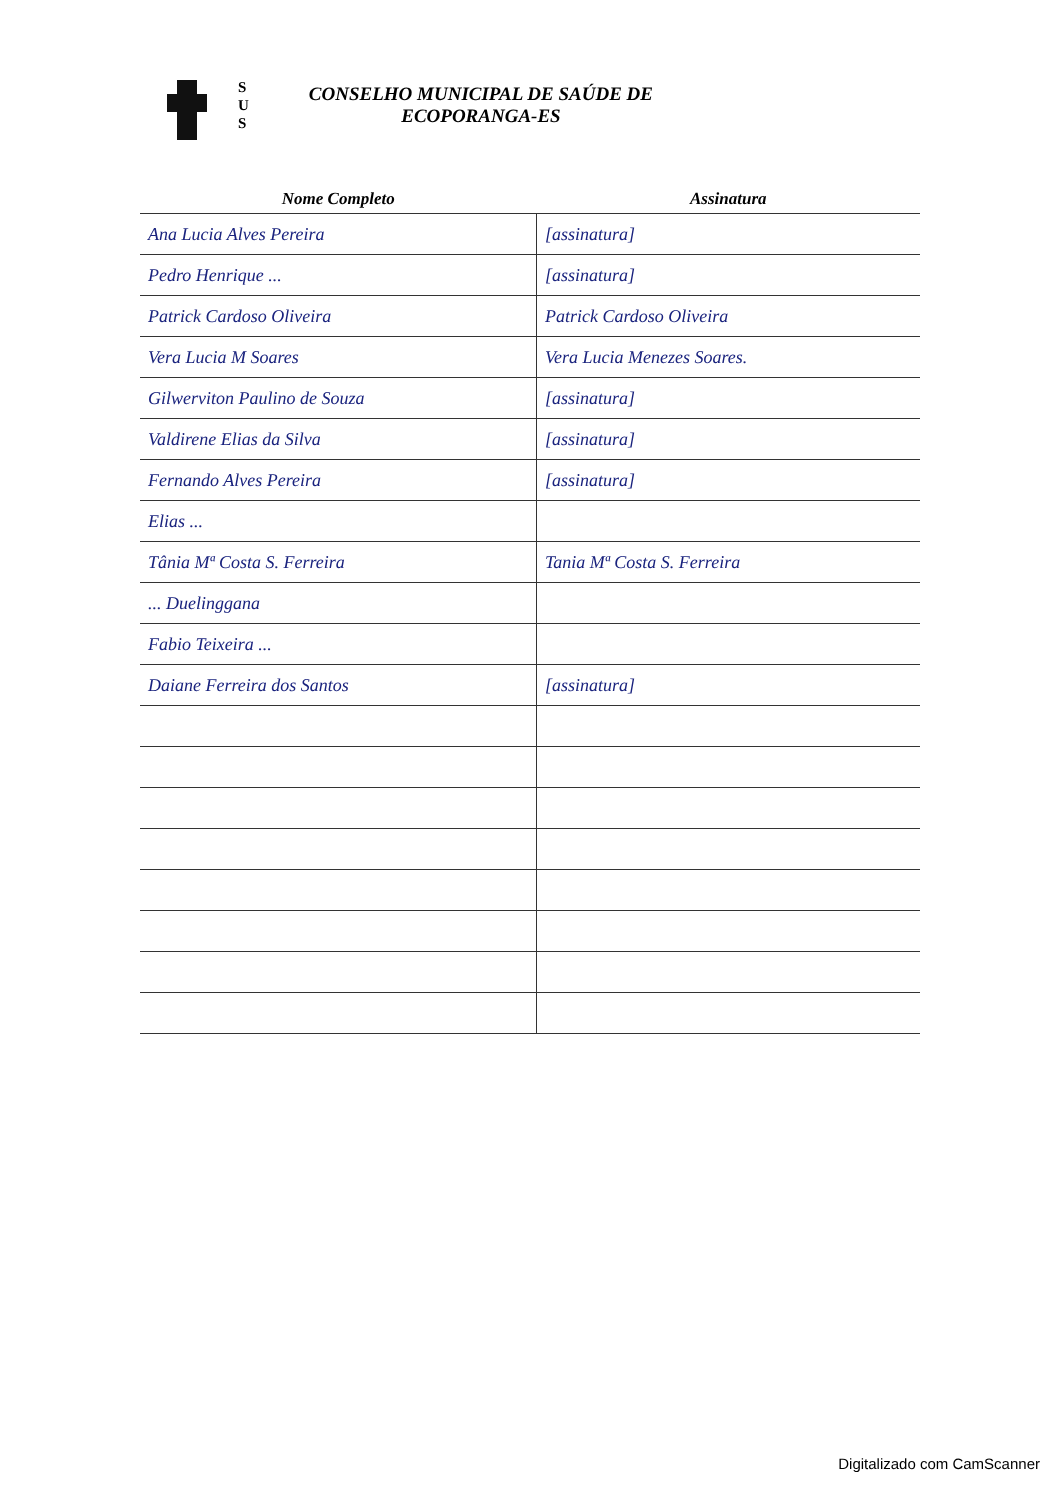S
U
S
CONSELHO MUNICIPAL DE SAÚDE DE
ECOPORANGA-ES
| Nome Completo | Assinatura |
| --- | --- |
| Ana Lucia Alves Pereira | [assinatura] |
| Pedro Henrique ... | [assinatura] |
| Patrick Cardoso Oliveira | Patrick Cardoso Oliveira |
| Vera Lucia M Soares | Vera Lucia Menezes Soares. |
| Gilwerviton Paulino de Souza | [assinatura] |
| Valdirene Elias da Silva | [assinatura] |
| Fernando Alves Pereira | [assinatura] |
| Elias ... | |
| Tânia Mª Costa S. Ferreira | Tania Mª Costa S. Ferreira |
| ... Duelinggana | |
| Fabio Teixeira ... | |
| Daiane Ferreira dos Santos | [assinatura] |
Digitalizado com CamScanner